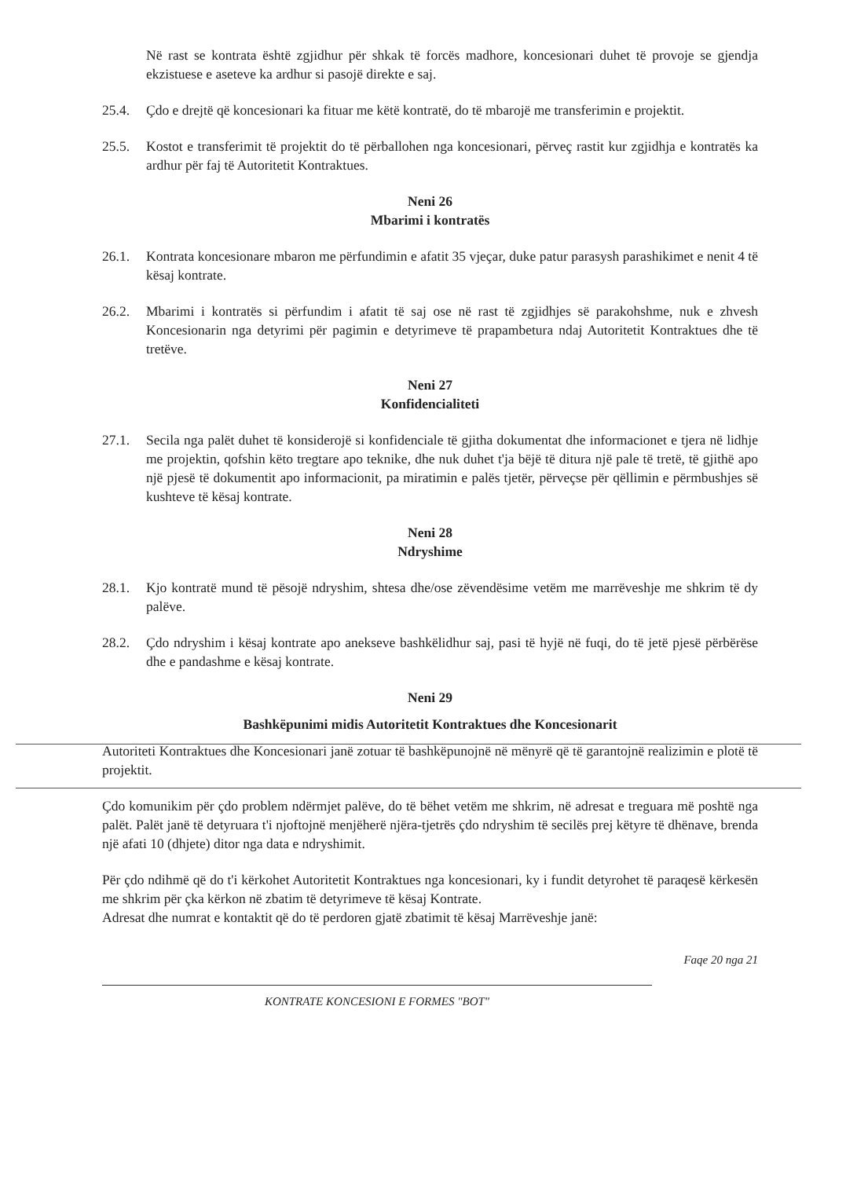Në rast se kontrata është zgjidhur për shkak të forcës madhore, koncesionari duhet të provoje se gjendja ekzistuese e aseteve ka ardhur si pasojë direkte e saj.
25.4. Çdo e drejtë që koncesionari ka fituar me këtë kontratë, do të mbarojë me transferimin e projektit.
25.5. Kostot e transferimit të projektit do të përballohen nga koncesionari, përveç rastit kur zgjidhja e kontratës ka ardhur për faj të Autoritetit Kontraktues.
Neni 26
Mbarimi i kontratës
26.1. Kontrata koncesionare mbaron me përfundimin e afatit 35 vjeçar, duke patur parasysh parashikimet e nenit 4 të kësaj kontrate.
26.2. Mbarimi i kontratës si përfundim i afatit të saj ose në rast të zgjidhjes së parakohshme, nuk e zhvesh Koncesionarin nga detyrimi për pagimin e detyrimeve të prapambetura ndaj Autoritetit Kontraktues dhe të tretëve.
Neni 27
Konfidencialiteti
27.1. Secila nga palët duhet të konsiderojë si konfidenciale të gjitha dokumentat dhe informacionet e tjera në lidhje me projektin, qofshin këto tregtare apo teknike, dhe nuk duhet t'ja bëjë të ditura një pale të tretë, të gjithë apo një pjesë të dokumentit apo informacionit, pa miratimin e palës tjetër, përveçse për qëllimin e përmbushjes së kushteve të kësaj kontrate.
Neni 28
Ndryshime
28.1. Kjo kontratë mund të pësojë ndryshim, shtesa dhe/ose zëvendësime vetëm me marrëveshje me shkrim të dy palëve.
28.2. Çdo ndryshim i kësaj kontrate apo anekseve bashkëlidhur saj, pasi të hyjë në fuqi, do të jetë pjesë përbërëse dhe e pandashme e kësaj kontrate.
Neni 29
Bashkëpunimi midis Autoritetit Kontraktues dhe Koncesionarit
Autoriteti Kontraktues dhe Koncesionari janë zotuar të bashkëpunojnë në mënyrë që të garantojnë realizimin e plotë të projektit.
Çdo komunikim për çdo problem ndërmjet palëve, do të bëhet vetëm me shkrim, në adresat e treguara më poshtë nga palët. Palët janë të detyruara t'i njoftojnë menjëherë njëra-tjetrës çdo ndryshim të secilës prej këtyre të dhënave, brenda një afati 10 (dhjete) ditor nga data e ndryshimit.
Për çdo ndihmë që do t'i kërkohet Autoritetit Kontraktues nga koncesionari, ky i fundit detyrohet të paraqesë kërkesën me shkrim për çka kërkon në zbatim të detyrimeve të kësaj Kontrate.
Adresat dhe numrat e kontaktit që do të perdoren gjatë zbatimit të kësaj Marrëveshje janë:
Faqe 20 nga 21
KONTRATE KONCESIONI E FORMES "BOT"